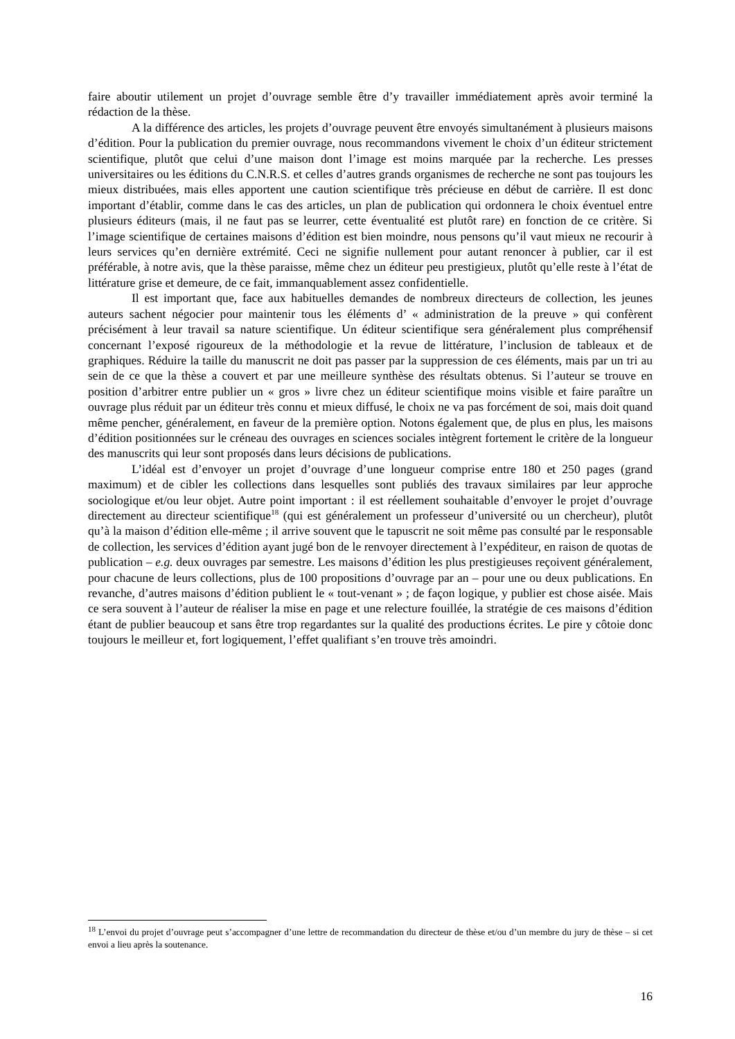faire aboutir utilement un projet d’ouvrage semble être d’y travailler immédiatement après avoir terminé la rédaction de la thèse.
A la différence des articles, les projets d’ouvrage peuvent être envoyés simultanément à plusieurs maisons d’édition. Pour la publication du premier ouvrage, nous recommandons vivement le choix d’un éditeur strictement scientifique, plutôt que celui d’une maison dont l’image est moins marquée par la recherche. Les presses universitaires ou les éditions du C.N.R.S. et celles d’autres grands organismes de recherche ne sont pas toujours les mieux distribuées, mais elles apportent une caution scientifique très précieuse en début de carrière. Il est donc important d’établir, comme dans le cas des articles, un plan de publication qui ordonnera le choix éventuel entre plusieurs éditeurs (mais, il ne faut pas se leurrer, cette éventualité est plutôt rare) en fonction de ce critère. Si l’image scientifique de certaines maisons d’édition est bien moindre, nous pensons qu’il vaut mieux ne recourir à leurs services qu’en dernière extrémité. Ceci ne signifie nullement pour autant renoncer à publier, car il est préférable, à notre avis, que la thèse paraisse, même chez un éditeur peu prestigieux, plutôt qu’elle reste à l’état de littérature grise et demeure, de ce fait, immanquablement assez confidentielle.
Il est important que, face aux habituelles demandes de nombreux directeurs de collection, les jeunes auteurs sachent négocier pour maintenir tous les éléments d’ « administration de la preuve » qui confèrent précisément à leur travail sa nature scientifique. Un éditeur scientifique sera généralement plus compréhensif concernant l’exposé rigoureux de la méthodologie et la revue de littérature, l’inclusion de tableaux et de graphiques. Réduire la taille du manuscrit ne doit pas passer par la suppression de ces éléments, mais par un tri au sein de ce que la thèse a couvert et par une meilleure synthèse des résultats obtenus. Si l’auteur se trouve en position d’arbitrer entre publier un « gros » livre chez un éditeur scientifique moins visible et faire paraître un ouvrage plus réduit par un éditeur très connu et mieux diffusé, le choix ne va pas forcément de soi, mais doit quand même pencher, généralement, en faveur de la première option. Notons également que, de plus en plus, les maisons d’édition positionnées sur le créneau des ouvrages en sciences sociales intègrent fortement le critère de la longueur des manuscrits qui leur sont proposés dans leurs décisions de publications.
L’idéal est d’envoyer un projet d’ouvrage d’une longueur comprise entre 180 et 250 pages (grand maximum) et de cibler les collections dans lesquelles sont publiés des travaux similaires par leur approche sociologique et/ou leur objet. Autre point important : il est réellement souhaitable d’envoyer le projet d’ouvrage directement au directeur scientifique<sup>18</sup> (qui est généralement un professeur d’université ou un chercheur), plutôt qu’à la maison d’édition elle-même ; il arrive souvent que le tapuscrit ne soit même pas consulté par le responsable de collection, les services d’édition ayant jugé bon de le renvoyer directement à l’expéditeur, en raison de quotas de publication – e.g. deux ouvrages par semestre. Les maisons d’édition les plus prestigieuses reçoivent généralement, pour chacune de leurs collections, plus de 100 propositions d’ouvrage par an – pour une ou deux publications. En revanche, d’autres maisons d’édition publient le « tout-venant » ; de façon logique, y publier est chose aisée. Mais ce sera souvent à l’auteur de réaliser la mise en page et une relecture fouillée, la stratégie de ces maisons d’édition étant de publier beaucoup et sans être trop regardantes sur la qualité des productions écrites. Le pire y côtoie donc toujours le meilleur et, fort logiquement, l’effet qualifiant s’en trouve très amoindri.
<sup>18</sup> L’envoi du projet d’ouvrage peut s’accompagner d’une lettre de recommandation du directeur de thèse et/ou d’un membre du jury de thèse – si cet envoi a lieu après la soutenance.
16